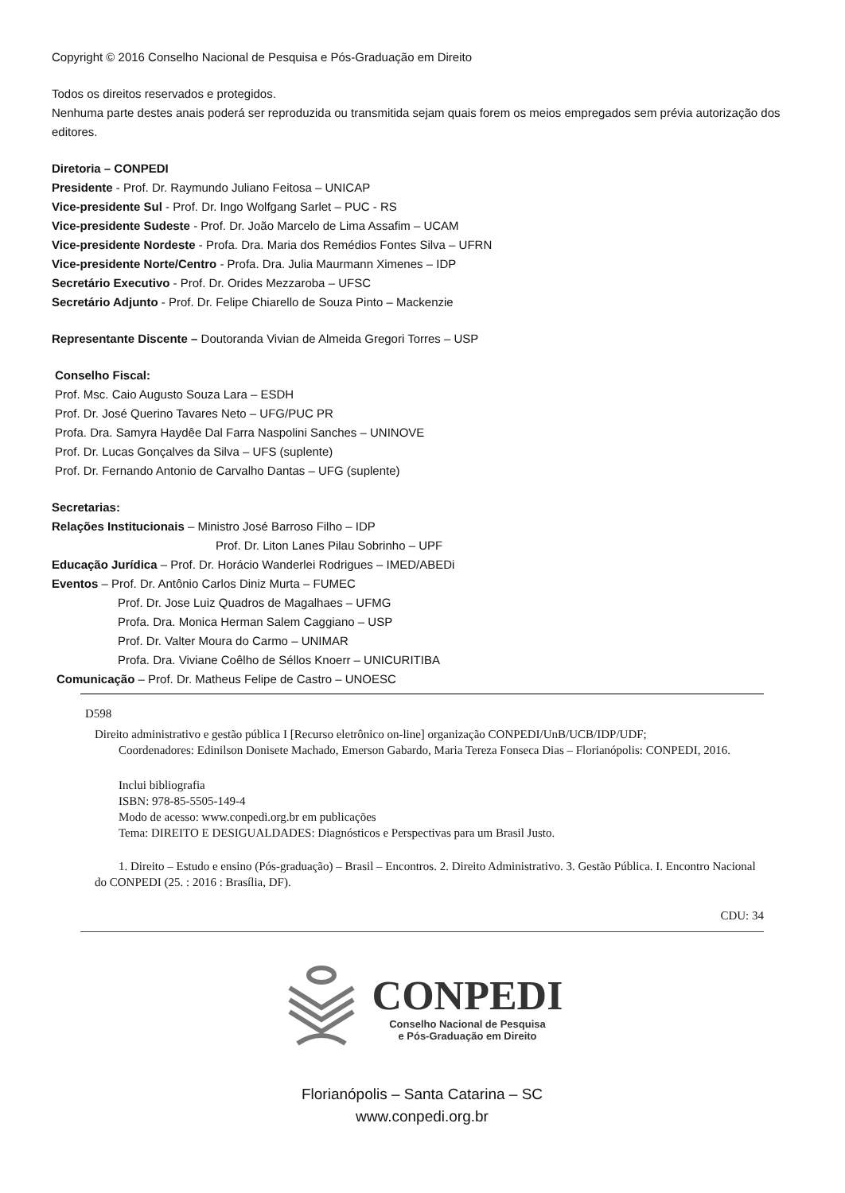Copyright © 2016 Conselho Nacional de Pesquisa e Pós-Graduação em Direito
Todos os direitos reservados e protegidos.
Nenhuma parte destes anais poderá ser reproduzida ou transmitida sejam quais forem os meios empregados sem prévia autorização dos editores.
Diretoria – CONPEDI
Presidente - Prof. Dr. Raymundo Juliano Feitosa – UNICAP
Vice-presidente Sul - Prof. Dr. Ingo Wolfgang Sarlet – PUC - RS
Vice-presidente Sudeste - Prof. Dr. João Marcelo de Lima Assafim – UCAM
Vice-presidente Nordeste - Profa. Dra. Maria dos Remédios Fontes Silva – UFRN
Vice-presidente Norte/Centro - Profa. Dra. Julia Maurmann Ximenes – IDP
Secretário Executivo - Prof. Dr. Orides Mezzaroba – UFSC
Secretário Adjunto - Prof. Dr. Felipe Chiarello de Souza Pinto – Mackenzie
Representante Discente – Doutoranda Vivian de Almeida Gregori Torres – USP
Conselho Fiscal:
Prof. Msc. Caio Augusto Souza Lara – ESDH
Prof. Dr. José Querino Tavares Neto – UFG/PUC PR
Profa. Dra. Samyra Haydêe Dal Farra Naspolini Sanches – UNINOVE
Prof. Dr. Lucas Gonçalves da Silva – UFS (suplente)
Prof. Dr. Fernando Antonio de Carvalho Dantas – UFG (suplente)
Secretarias:
Relações Institucionais – Ministro José Barroso Filho – IDP
Prof. Dr. Liton Lanes Pilau Sobrinho – UPF
Educação Jurídica – Prof. Dr. Horácio Wanderlei Rodrigues – IMED/ABEDi
Eventos – Prof. Dr. Antônio Carlos Diniz Murta – FUMEC
Prof. Dr. Jose Luiz Quadros de Magalhaes – UFMG
Profa. Dra. Monica Herman Salem Caggiano – USP
Prof. Dr. Valter Moura do Carmo – UNIMAR
Profa. Dra. Viviane Coêlho de Séllos Knoerr – UNICURITIBA
Comunicação – Prof. Dr. Matheus Felipe de Castro – UNOESC
D598
Direito administrativo e gestão pública I [Recurso eletrônico on-line] organização CONPEDI/UnB/UCB/IDP/UDF;
Coordenadores: Edinilson Donisete Machado, Emerson Gabardo, Maria Tereza Fonseca Dias – Florianópolis: CONPEDI, 2016.
Inclui bibliografia
ISBN: 978-85-5505-149-4
Modo de acesso: www.conpedi.org.br em publicações
Tema: DIREITO E DESIGUALDADES: Diagnósticos e Perspectivas para um Brasil Justo.
1. Direito – Estudo e ensino (Pós-graduação) – Brasil – Encontros. 2. Direito Administrativo. 3. Gestão Pública. I. Encontro Nacional do CONPEDI (25. : 2016 : Brasília, DF).
CDU: 34
CONPEDI
Conselho Nacional de Pesquisa
e Pós-Graduação em Direito
Florianópolis – Santa Catarina – SC
www.conpedi.org.br